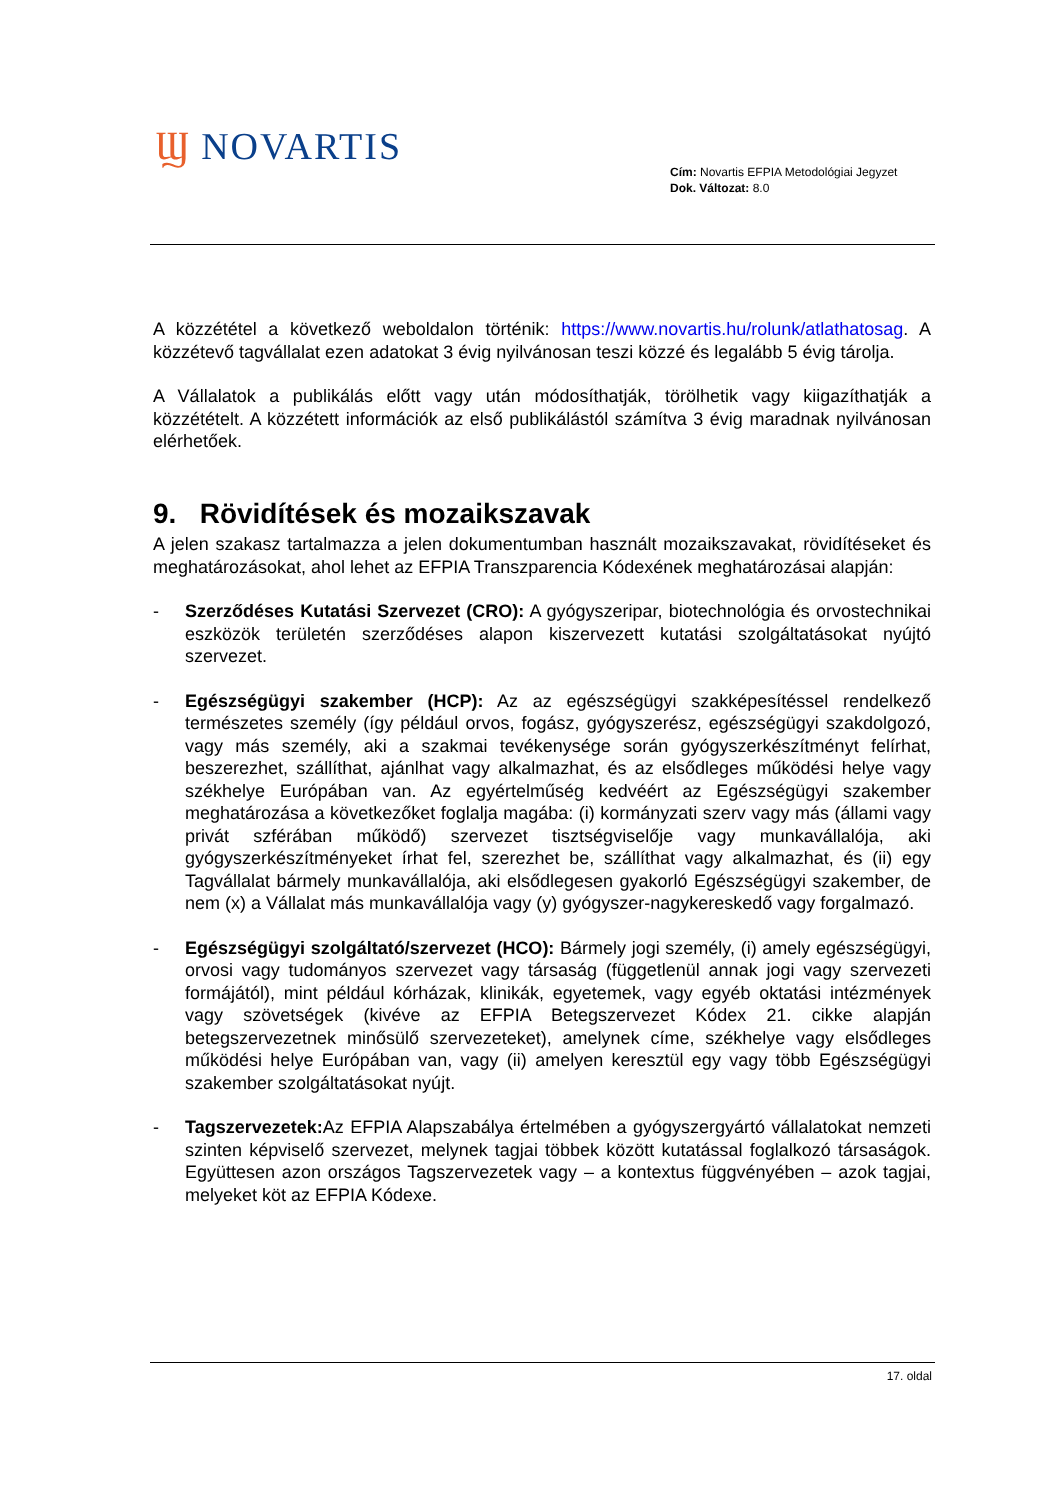Ϣ NOVARTIS
Cím: Novartis EFPIA Metodológiai Jegyzet
Dok. Változat: 8.0
A közzététel a következő weboldalon történik: https://www.novartis.hu/rolunk/atlathatosag. A közzétevő tagvállalat ezen adatokat 3 évig nyilvánosan teszi közzé és legalább 5 évig tárolja.
A Vállalatok a publikálás előtt vagy után módosíthatják, törölhetik vagy kiigazíthatják a közzétételt. A közzétett információk az első publikálástól számítva 3 évig maradnak nyilvánosan elérhetőek.
9. Rövidítések és mozaikszavak
A jelen szakasz tartalmazza a jelen dokumentumban használt mozaikszavakat, rövidítéseket és meghatározásokat, ahol lehet az EFPIA Transzparencia Kódexének meghatározásai alapján:
- Szerződéses Kutatási Szervezet (CRO): A gyógyszeripar, biotechnológia és orvostechnikai eszközök területén szerződéses alapon kiszervezett kutatási szolgáltatásokat nyújtó szervezet.
- Egészségügyi szakember (HCP): Az az egészségügyi szakképesítéssel rendelkező természetes személy (így például orvos, fogász, gyógyszerész, egészségügyi szakdolgozó, vagy más személy, aki a szakmai tevékenysége során gyógyszerkészítményt felírhat, beszerezhet, szállíthat, ajánlhat vagy alkalmazhat, és az elsődleges működési helye vagy székhelye Európában van. Az egyértelműség kedvéért az Egészségügyi szakember meghatározása a következőket foglalja magába: (i) kormányzati szerv vagy más (állami vagy privát szférában működő) szervezet tisztségviselője vagy munkavállalója, aki gyógyszerkészítményeket írhat fel, szerezhet be, szállíthat vagy alkalmazhat, és (ii) egy Tagvállalat bármely munkavállalója, aki elsődlegesen gyakorló Egészségügyi szakember, de nem (x) a Vállalat más munkavállalója vagy (y) gyógyszer-nagykereskedő vagy forgalmazó.
- Egészségügyi szolgáltató/szervezet (HCO): Bármely jogi személy, (i) amely egészségügyi, orvosi vagy tudományos szervezet vagy társaság (függetlenül annak jogi vagy szervezeti formájától), mint például kórházak, klinikák, egyetemek, vagy egyéb oktatási intézmények vagy szövetségek (kivéve az EFPIA Betegszervezet Kódex 21. cikke alapján betegszervezetnek minősülő szervezeteket), amelynek címe, székhelye vagy elsődleges működési helye Európában van, vagy (ii) amelyen keresztül egy vagy több Egészségügyi szakember szolgáltatásokat nyújt.
- Tagszervezetek: Az EFPIA Alapszabálya értelmében a gyógyszergyártó vállalatokat nemzeti szinten képviselő szervezet, melynek tagjai többek között kutatással foglalkozó társaságok. Együttesen azon országos Tagszervezetek vagy – a kontextus függvényében – azok tagjai, melyeket köt az EFPIA Kódexe.
17. oldal